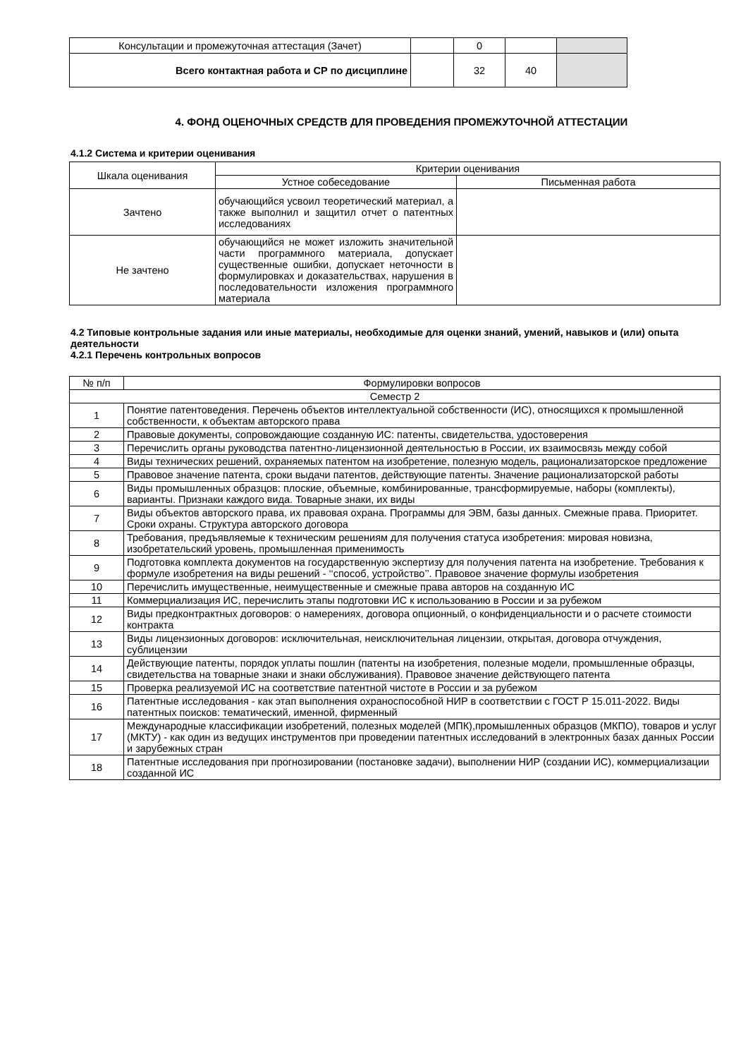| Консультации и промежуточная аттестация (Зачет) | | 0 | | |
| Всего контактная работа и СР по дисциплине | | 32 | 40 | |
4. ФОНД ОЦЕНОЧНЫХ СРЕДСТВ ДЛЯ ПРОВЕДЕНИЯ ПРОМЕЖУТОЧНОЙ АТТЕСТАЦИИ
4.1.2 Система и критерии оценивания
| Шкала оценивания | Критерии оценивания | |
| --- | --- | --- |
| | Устное собеседование | Письменная работа |
| Зачтено | обучающийся усвоил теоретический материал, а также выполнил и защитил отчет о патентных исследованиях | |
| Не зачтено | обучающийся не может изложить значительной части программного материала, допускает существенные ошибки, допускает неточности в формулировках и доказательствах, нарушения в последовательности изложения программного материала | |
4.2 Типовые контрольные задания или иные материалы, необходимые для оценки знаний, умений, навыков и (или) опыта деятельности
4.2.1 Перечень контрольных вопросов
| № п/п | Формулировки вопросов |
| --- | --- |
| Семестр 2 | |
| 1 | Понятие патентоведения. Перечень объектов интеллектуальной собственности (ИС), относящихся к промышленной собственности, к объектам авторского права |
| 2 | Правовые документы, сопровождающие созданную ИС: патенты, свидетельства, удостоверения |
| 3 | Перечислить органы руководства патентно-лицензионной деятельностью в России, их взаимосвязь между собой |
| 4 | Виды технических решений, охраняемых патентом на изобретение, полезную модель, рационализаторское предложение |
| 5 | Правовое значение патента, сроки выдачи патентов, действующие патенты. Значение рационализаторской работы |
| 6 | Виды промышленных образцов: плоские, объемные, комбинированные, трансформируемые, наборы (комплекты), варианты. Признаки каждого вида. Товарные знаки, их виды |
| 7 | Виды объектов авторского права, их правовая охрана. Программы для ЭВМ, базы данных. Смежные права. Приоритет. Сроки охраны. Структура авторского договора |
| 8 | Требования, предъявляемые к техническим решениям для получения статуса изобретения: мировая новизна, изобретательский уровень, промышленная применимость |
| 9 | Подготовка комплекта документов на государственную экспертизу для получения патента на изобретение. Требования к формуле изобретения на виды решений - ‘‘способ, устройство’’. Правовое значение формулы изобретения |
| 10 | Перечислить имущественные, неимущественные и смежные права авторов на созданную ИС |
| 11 | Коммерциализация ИС, перечислить этапы подготовки ИС к использованию в России и за рубежом |
| 12 | Виды предконтрактных договоров: о намерениях, договора опционный, о конфиденциальности и о расчете стоимости контракта |
| 13 | Виды лицензионных договоров: исключительная, неисключительная лицензии, открытая, договора отчуждения, сублицензии |
| 14 | Действующие патенты, порядок уплаты пошлин (патенты на изобретения, полезные модели, промышленные образцы, свидетельства на товарные знаки и знаки обслуживания). Правовое значение действующего патента |
| 15 | Проверка реализуемой ИС на соответствие патентной чистоте в России и за рубежом |
| 16 | Патентные исследования - как этап выполнения охраноспособной НИР в соответствии с ГОСТ Р 15.011-2022. Виды патентных поисков: тематический, именной, фирменный |
| 17 | Международные классификации изобретений, полезных моделей (МПК),промышленных образцов (МКПО), товаров и услуг (МКТУ) - как один из ведущих инструментов при проведении патентных исследований в электронных базах данных России и зарубежных стран |
| 18 | Патентные исследования при прогнозировании (постановке задачи), выполнении НИР (создании ИС), коммерциализации созданной ИС |